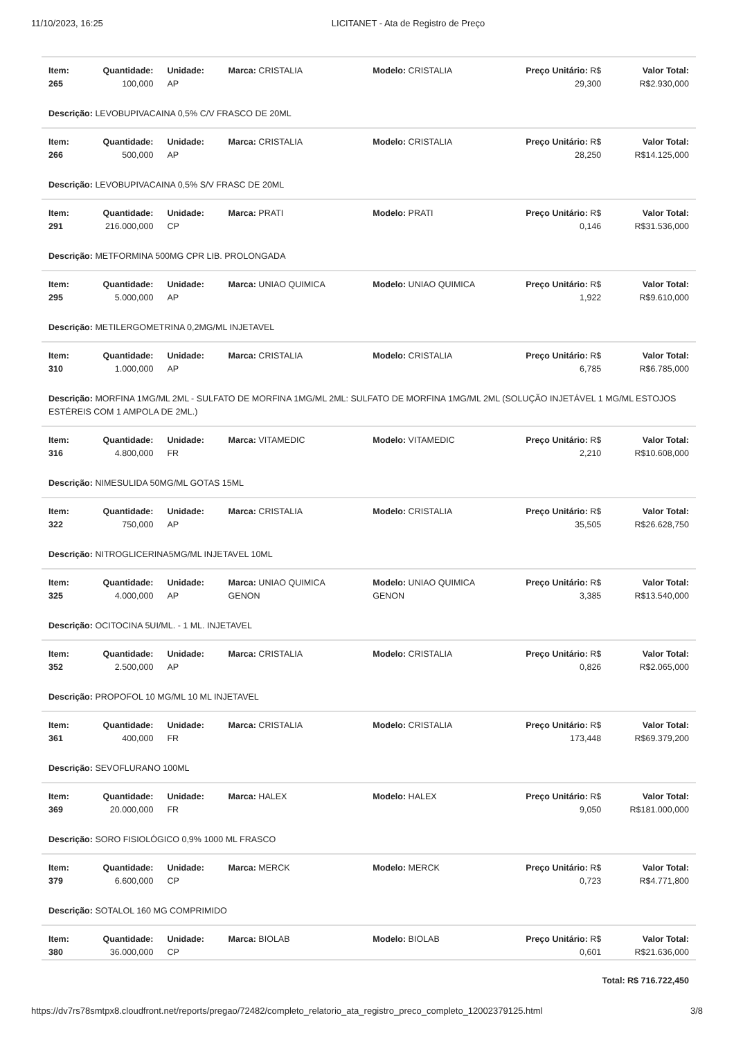11/10/2023, 16:25 LICITANET - Ata de Registro de Preço
| Item: 265 | Quantidade: 100,000 | Unidade: AP | Marca: CRISTALIA | Modelo: CRISTALIA | Preço Unitário: R$ 29,300 | Valor Total: R$2.930,000 |
| Descrição: LEVOBUPIVACAINA 0,5% C/V FRASCO DE 20ML | | | | | | |
| Item: 266 | Quantidade: 500,000 | Unidade: AP | Marca: CRISTALIA | Modelo: CRISTALIA | Preço Unitário: R$ 28,250 | Valor Total: R$14.125,000 |
| Descrição: LEVOBUPIVACAINA 0,5% S/V FRASC DE 20ML | | | | | | |
| Item: 291 | Quantidade: 216.000,000 | Unidade: CP | Marca: PRATI | Modelo: PRATI | Preço Unitário: R$ 0,146 | Valor Total: R$31.536,000 |
| Descrição: METFORMINA 500MG CPR LIB. PROLONGADA | | | | | | |
| Item: 295 | Quantidade: 5.000,000 | Unidade: AP | Marca: UNIAO QUIMICA | Modelo: UNIAO QUIMICA | Preço Unitário: R$ 1,922 | Valor Total: R$9.610,000 |
| Descrição: METILERGOMETRINA 0,2MG/ML INJETAVEL | | | | | | |
| Item: 310 | Quantidade: 1.000,000 | Unidade: AP | Marca: CRISTALIA | Modelo: CRISTALIA | Preço Unitário: R$ 6,785 | Valor Total: R$6.785,000 |
| Descrição: MORFINA 1MG/ML 2ML - SULFATO DE MORFINA 1MG/ML 2ML: SULFATO DE MORFINA 1MG/ML 2ML (SOLUÇÃO INJETÁVEL 1 MG/ML ESTOJOS ESTÉREIS COM 1 AMPOLA DE 2ML.) | | | | | | |
| Item: 316 | Quantidade: 4.800,000 | Unidade: FR | Marca: VITAMEDIC | Modelo: VITAMEDIC | Preço Unitário: R$ 2,210 | Valor Total: R$10.608,000 |
| Descrição: NIMESULIDA 50MG/ML GOTAS 15ML | | | | | | |
| Item: 322 | Quantidade: 750,000 | Unidade: AP | Marca: CRISTALIA | Modelo: CRISTALIA | Preço Unitário: R$ 35,505 | Valor Total: R$26.628,750 |
| Descrição: NITROGLICERINA5MG/ML INJETAVEL 10ML | | | | | | |
| Item: 325 | Quantidade: 4.000,000 | Unidade: AP | Marca: UNIAO QUIMICA GENON | Modelo: UNIAO QUIMICA GENON | Preço Unitário: R$ 3,385 | Valor Total: R$13.540,000 |
| Descrição: OCITOCINA 5UI/ML. - 1 ML. INJETAVEL | | | | | | |
| Item: 352 | Quantidade: 2.500,000 | Unidade: AP | Marca: CRISTALIA | Modelo: CRISTALIA | Preço Unitário: R$ 0,826 | Valor Total: R$2.065,000 |
| Descrição: PROPOFOL 10 MG/ML 10 ML INJETAVEL | | | | | | |
| Item: 361 | Quantidade: 400,000 | Unidade: FR | Marca: CRISTALIA | Modelo: CRISTALIA | Preço Unitário: R$ 173,448 | Valor Total: R$69.379,200 |
| Descrição: SEVOFLURANO 100ML | | | | | | |
| Item: 369 | Quantidade: 20.000,000 | Unidade: FR | Marca: HALEX | Modelo: HALEX | Preço Unitário: R$ 9,050 | Valor Total: R$181.000,000 |
| Descrição: SORO FISIOLÓGICO 0,9% 1000 ML FRASCO | | | | | | |
| Item: 379 | Quantidade: 6.600,000 | Unidade: CP | Marca: MERCK | Modelo: MERCK | Preço Unitário: R$ 0,723 | Valor Total: R$4.771,800 |
| Descrição: SOTALOL 160 MG COMPRIMIDO | | | | | | |
| Item: 380 | Quantidade: 36.000,000 | Unidade: CP | Marca: BIOLAB | Modelo: BIOLAB | Preço Unitário: R$ 0,601 | Valor Total: R$21.636,000 |
| Total: R$ 716.722,450 | | | | | | |
https://dv7rs78smtpx8.cloudfront.net/reports/pregao/72482/completo_relatorio_ata_registro_preco_completo_12002379125.html 3/8